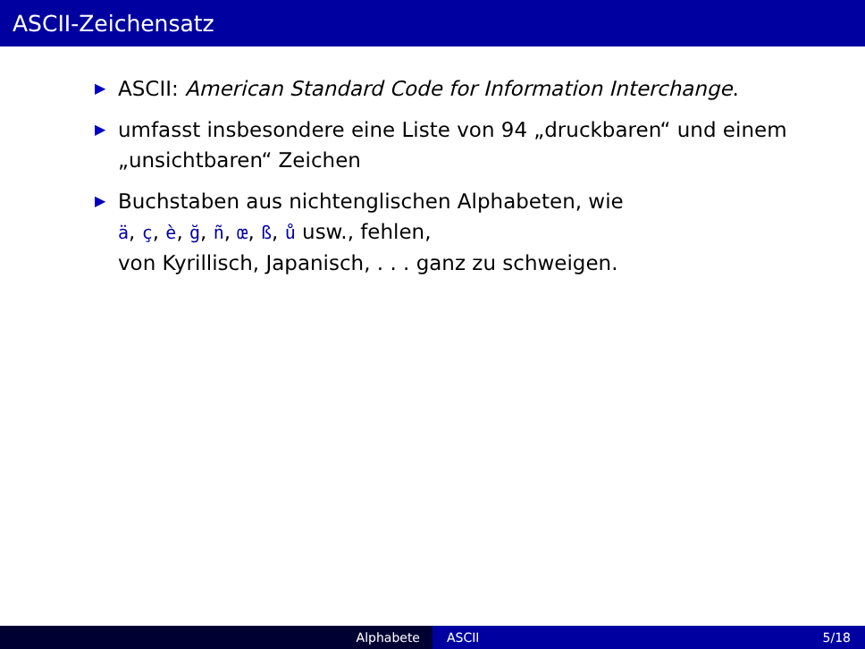ASCII-Zeichensatz
▶ ASCII: American Standard Code for Information Interchange.
▶ umfasst insbesondere eine Liste von 94 „druckbaren“ und einem „unsichtbaren“ Zeichen
▶ Buchstaben aus nichtenglischen Alphabeten, wie
ä, ç, è, ğ, ñ, œ, ß, ů usw., fehlen,
von Kyrillisch, Japanisch, . . . ganz zu schweigen.
Alphabete ASCII 5/18